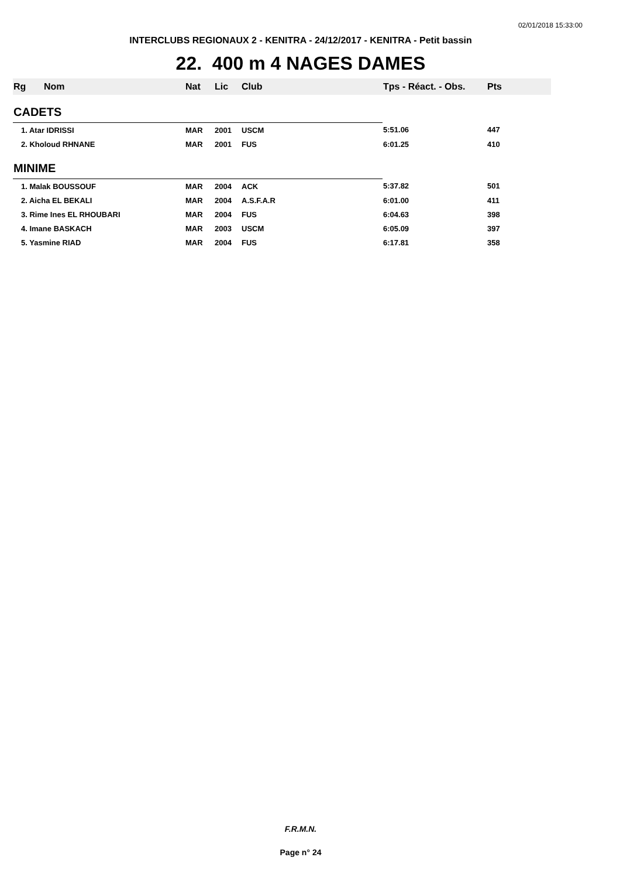02/01/2018 15:33:00
INTERCLUBS REGIONAUX 2 - KENITRA - 24/12/2017 - KENITRA - Petit bassin
22. 400 m 4 NAGES DAMES
| Rg | Nom | Nat | Lic | Club | Tps - Réact. - Obs. | Pts |
| --- | --- | --- | --- | --- | --- | --- |
| CADETS | | | | | | |
| 1. Atar IDRISSI | | MAR | 2001 | USCM | 5:51.06 | 447 |
| 2. Kholoud RHNANE | | MAR | 2001 | FUS | 6:01.25 | 410 |
| MINIME | | | | | | |
| 1. Malak BOUSSOUF | | MAR | 2004 | ACK | 5:37.82 | 501 |
| 2. Aicha EL BEKALI | | MAR | 2004 | A.S.F.A.R | 6:01.00 | 411 |
| 3. Rime Ines EL RHOUBARI | | MAR | 2004 | FUS | 6:04.63 | 398 |
| 4. Imane BASKACH | | MAR | 2003 | USCM | 6:05.09 | 397 |
| 5. Yasmine RIAD | | MAR | 2004 | FUS | 6:17.81 | 358 |
F.R.M.N.
Page n° 24